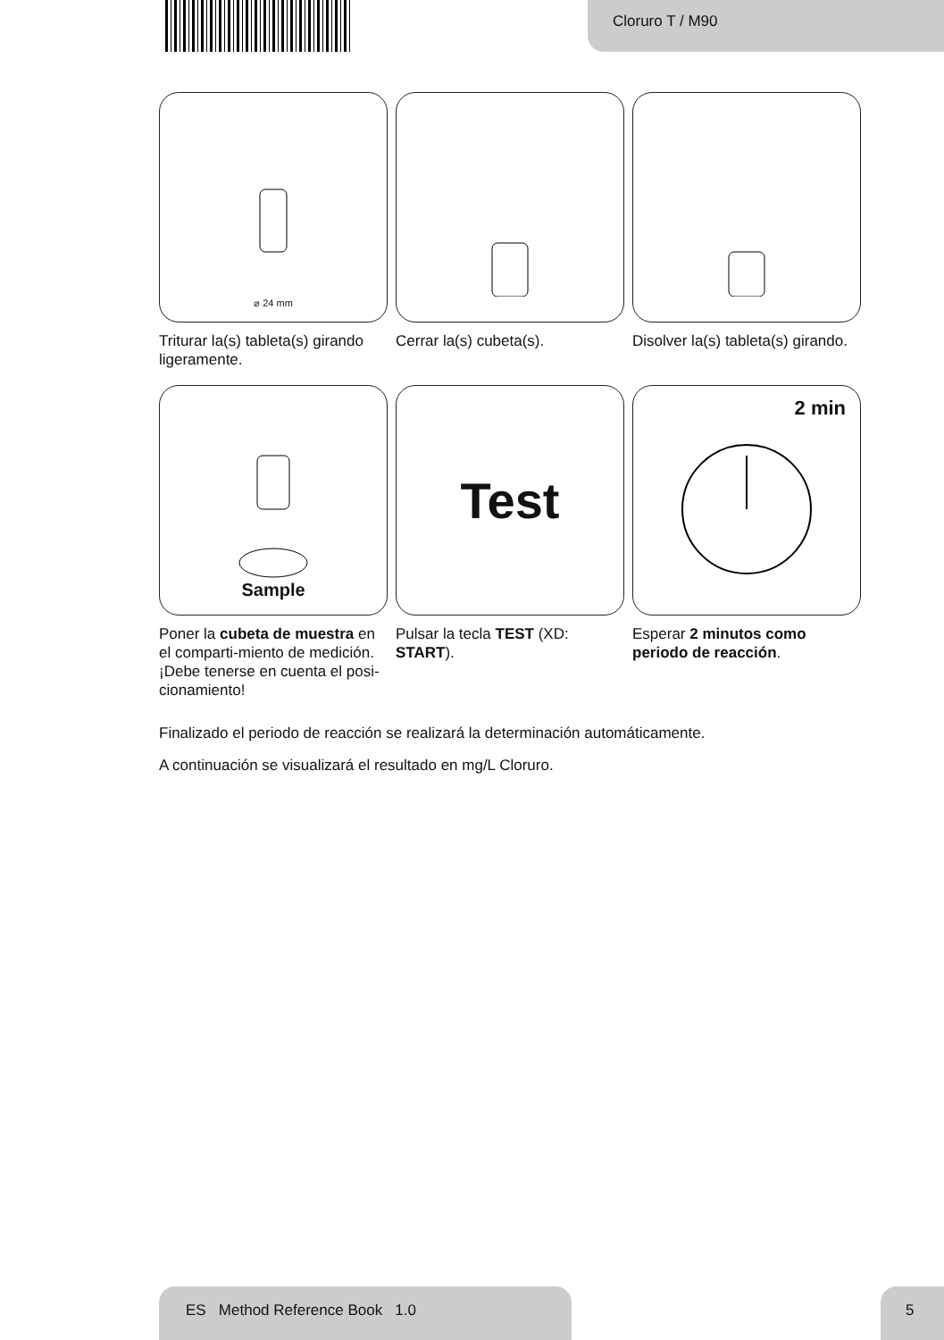Cloruro T / M90
⌀ 24 mm
Triturar la(s) tableta(s) girando ligeramente.
Cerrar la(s) cubeta(s). Disolver la(s) tableta(s) girando.
Sample
Poner la cubeta de muestra en el comparti-miento de medición. ¡Debe tenerse en cuenta el posi-cionamiento!
Test
Pulsar la tecla TEST (XD: START).
2 min
Esperar 2 minutos como periodo de reacción.
Finalizado el periodo de reacción se realizará la determinación automáticamente.
A continuación se visualizará el resultado en mg/L Cloruro.
ES Method Reference Book 1.0 5